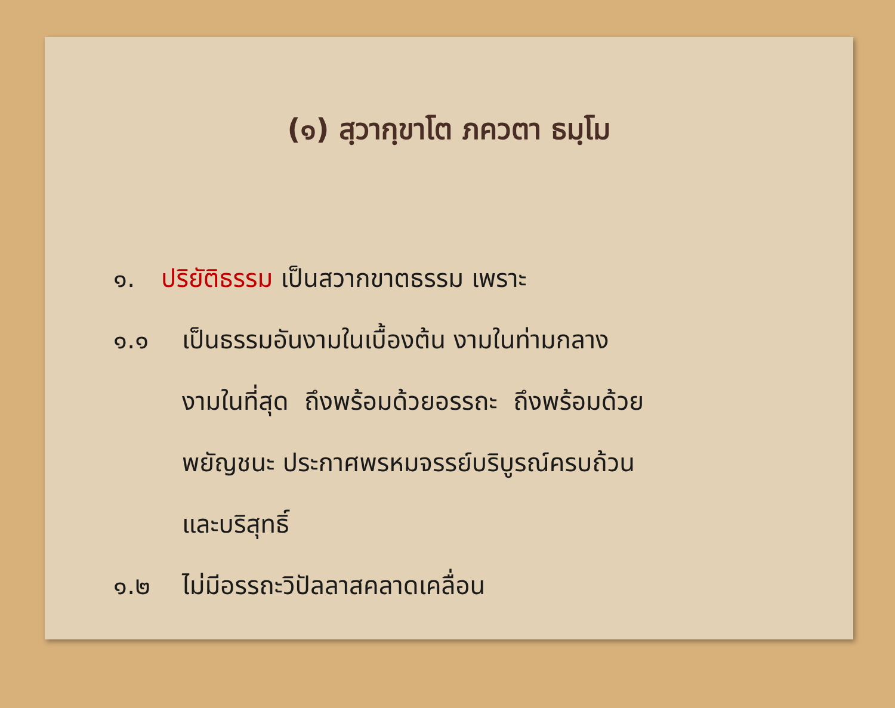(๑) สฺวากฺขาโต ภควตา ธมฺโม
๑. ปริยัติธรรม เป็นสวากขาตธรรม เพราะ
๑.๑ เป็นธรรมอันงามในเบื้องต้น งามในท่ามกลาง
งามในที่สุด ถึงพร้อมด้วยอรรถะ ถึงพร้อมด้วย
พยัญชนะ ประกาศพรหมจรรย์บริบูรณ์ครบถ้วน
และบริสุทธิ์
๑.๒ ไม่มีอรรถะวิปัลลาสคลาดเคลื่อน